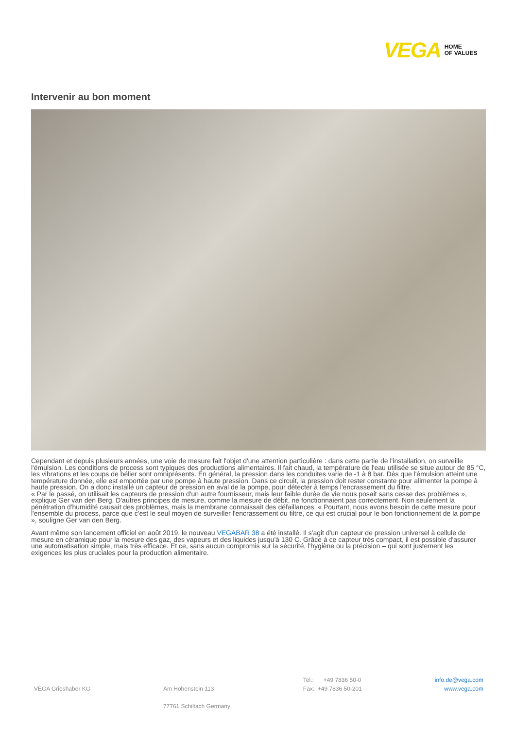VEGA HOME
OF VALUES
Intervenir au bon moment
Cependant et depuis plusieurs années, une voie de mesure fait l'objet d'une attention particulière : dans cette partie de l'installation, on surveille l'émulsion. Les conditions de process sont typiques des productions alimentaires. Il fait chaud, la température de l'eau utilisée se situe autour de 85 °C, les vibrations et les coups de bélier sont omniprésents. En général, la pression dans les conduites varie de -1 à 8 bar. Dès que l'émulsion atteint une température donnée, elle est emportée par une pompe à haute pression. Dans ce circuit, la pression doit rester constante pour alimenter la pompe à haute pression. On a donc installé un capteur de pression en aval de la pompe, pour détecter à temps l'encrassement du filtre.
« Par le passé, on utilisait les capteurs de pression d'un autre fournisseur, mais leur faible durée de vie nous posait sans cesse des problèmes », explique Ger van den Berg. D'autres principes de mesure, comme la mesure de débit, ne fonctionnaient pas correctement. Non seulement la pénétration d'humidité causait des problèmes, mais la membrane connaissait des défaillances. « Pourtant, nous avons besoin de cette mesure pour l'ensemble du process, parce que c'est le seul moyen de surveiller l'encrassement du filtre, ce qui est crucial pour le bon fonctionnement de la pompe », souligne Ger van den Berg.
Avant même son lancement officiel en août 2019, le nouveau VEGABAR 38 a été installé. Il s'agit d'un capteur de pression universel à cellule de mesure en céramique pour la mesure des gaz, des vapeurs et des liquides jusqu'à 130 C. Grâce à ce capteur très compact, il est possible d'assurer une automatisation simple, mais très efficace. Et ce, sans aucun compromis sur la sécurité, l'hygiène ou la précision – qui sont justement les exigences les plus cruciales pour la production alimentaire.
VEGA Grieshaber KG
Am Hohenstein 113
77761 Schiltach Germany
Tel.: +49 7836 50-0
Fax: +49 7836 50-201
info.de@vega.com
www.vega.com